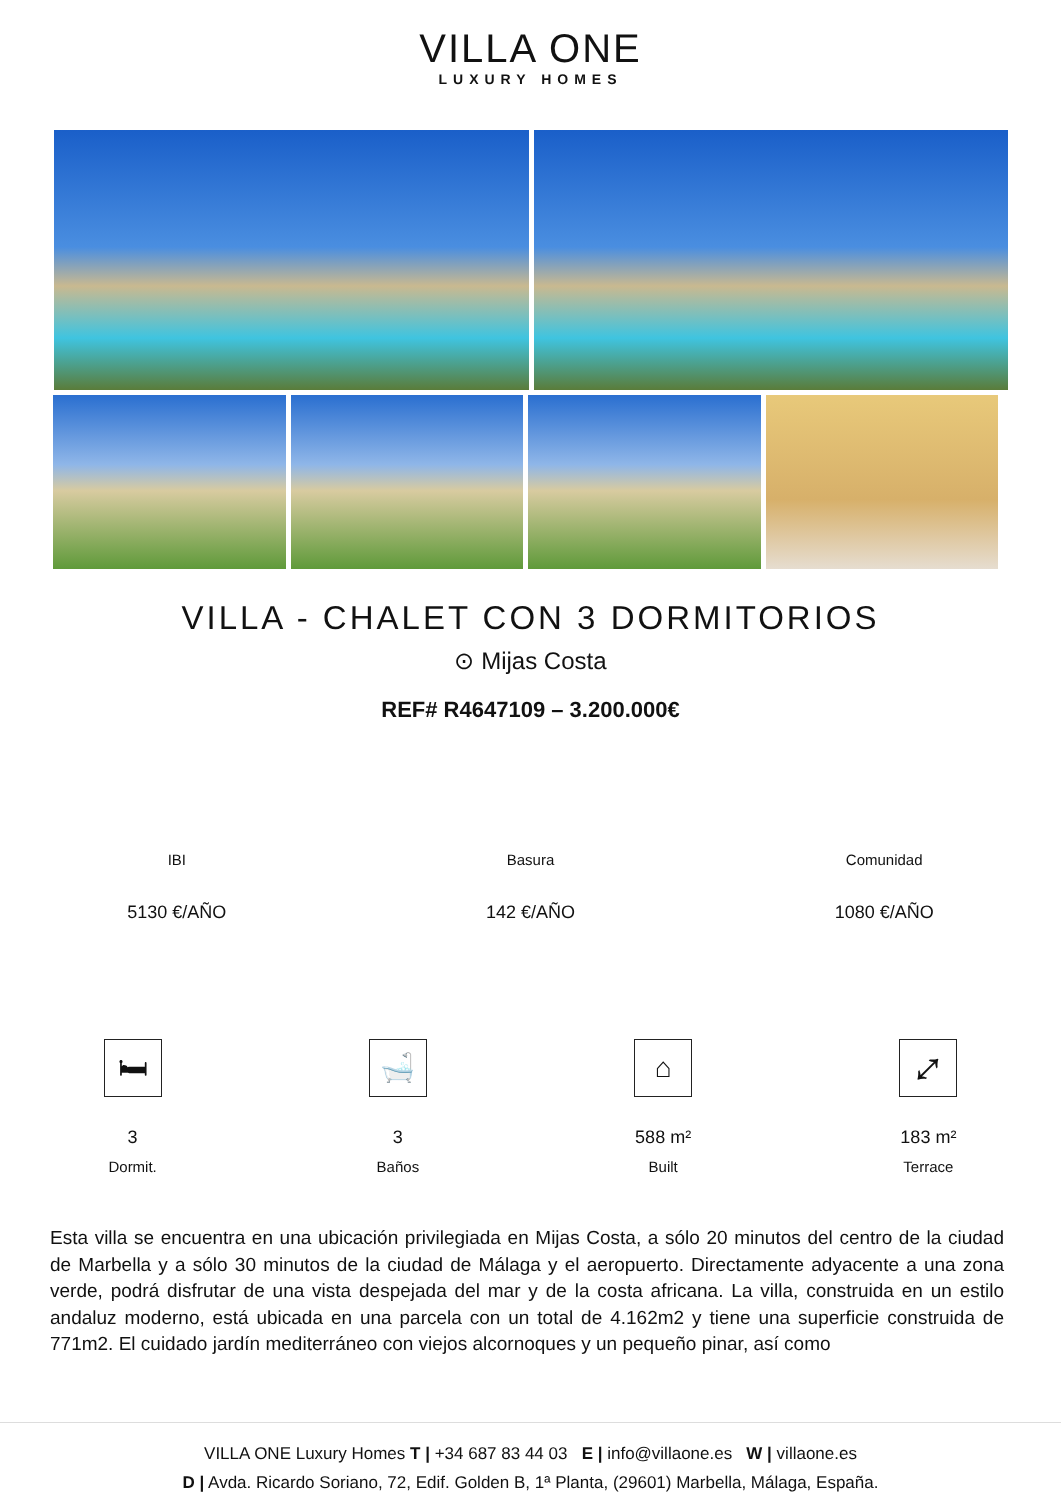VILLA ONE
LUXURY HOMES
VILLA - CHALET CON 3 DORMITORIOS
⊙ Mijas Costa
REF# R4647109 – 3.200.000€
IBI
5130 €/AÑO
Basura
142 €/AÑO
Comunidad
1080 €/AÑO
🛏
3
Dormit.
🛁
3
Baños
⌂
588 m²
Built
⤢
183 m²
Terrace
Esta villa se encuentra en una ubicación privilegiada en Mijas Costa, a sólo 20 minutos del centro de la ciudad de Marbella y a sólo 30 minutos de la ciudad de Málaga y el aeropuerto. Directamente adyacente a una zona verde, podrá disfrutar de una vista despejada del mar y de la costa africana. La villa, construida en un estilo andaluz moderno, está ubicada en una parcela con un total de 4.162m2 y tiene una superficie construida de 771m2. El cuidado jardín mediterráneo con viejos alcornoques y un pequeño pinar, así como
VILLA ONE Luxury Homes T | +34 687 83 44 03 E | info@villaone.es W | villaone.es
D | Avda. Ricardo Soriano, 72, Edif. Golden B, 1ª Planta, (29601) Marbella, Málaga, España.